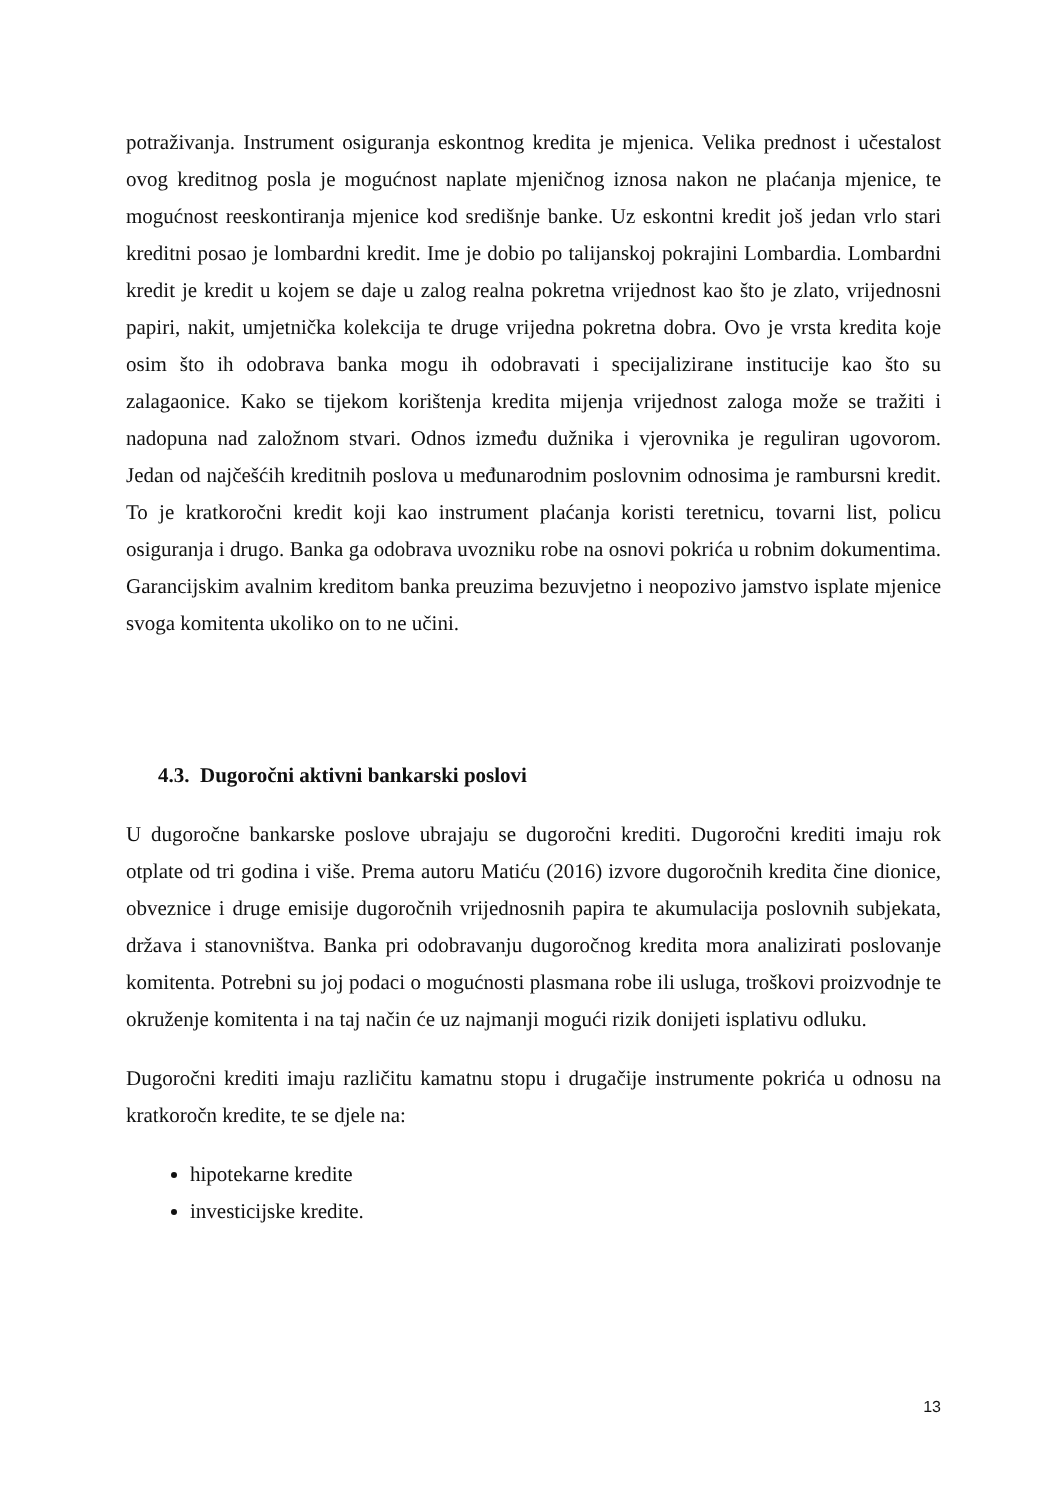potraživanja. Instrument osiguranja eskontnog kredita je mjenica. Velika prednost i učestalost ovog kreditnog posla je mogućnost naplate mjeničnog iznosa nakon ne plaćanja mjenice, te mogućnost reeskontiranja mjenice kod središnje banke. Uz eskontni kredit još jedan vrlo stari kreditni posao je lombardni kredit. Ime je dobio po talijanskoj pokrajini Lombardia. Lombardni kredit je kredit u kojem se daje u zalog realna pokretna vrijednost kao što je zlato, vrijednosni papiri, nakit, umjetnička kolekcija te druge vrijedna pokretna dobra. Ovo je vrsta kredita koje osim što ih odobrava banka mogu ih odobravati i specijalizirane institucije kao što su zalagaonice. Kako se tijekom korištenja kredita mijenja vrijednost zaloga može se tražiti i nadopuna nad založnom stvari. Odnos između dužnika i vjerovnika je reguliran ugovorom. Jedan od najčešćih kreditnih poslova u međunarodnim poslovnim odnosima je rambursni kredit. To je kratkoročni kredit koji kao instrument plaćanja koristi teretnicu, tovarni list, policu osiguranja i drugo. Banka ga odobrava uvozniku robe na osnovi pokrića u robnim dokumentima. Garancijskim avalnim kreditom banka preuzima bezuvjetno i neopozivo jamstvo isplate mjenice svoga komitenta ukoliko on to ne učini.
4.3. Dugoročni aktivni bankarski poslovi
U dugoročne bankarske poslove ubrajaju se dugoročni krediti. Dugoročni krediti imaju rok otplate od tri godina i više. Prema autoru Matiću (2016) izvore dugoročnih kredita čine dionice, obveznice i druge emisije dugoročnih vrijednosnih papira te akumulacija poslovnih subjekata, država i stanovništva. Banka pri odobravanju dugoročnog kredita mora analizirati poslovanje komitenta. Potrebni su joj podaci o mogućnosti plasmana robe ili usluga, troškovi proizvodnje te okruženje komitenta i na taj način će uz najmanji mogući rizik donijeti isplativu odluku.
Dugoročni krediti imaju različitu kamatnu stopu i drugačije instrumente pokrića u odnosu na kratkoročn kredite, te se djele na:
hipotekarne kredite
investicijske kredite.
13